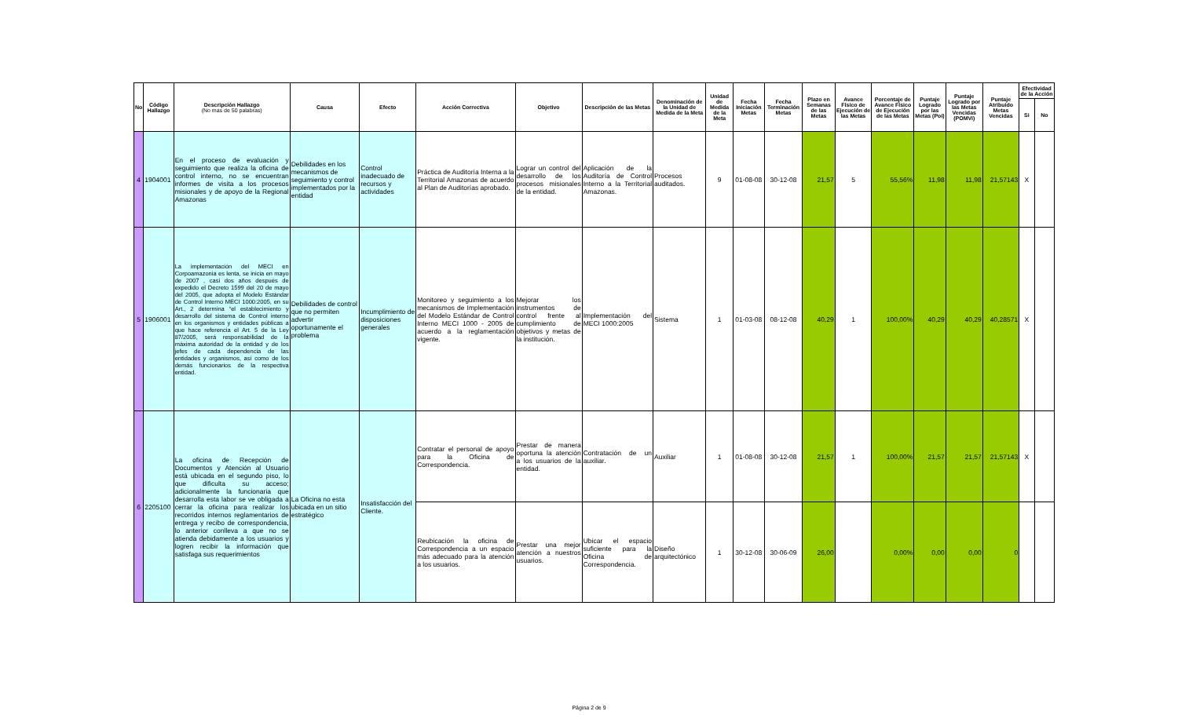| No | Código Hallazgo | Descripción Hallazgo (No mas de 50 palabras) | Causa | Efecto | Acción Correctiva | Objetivo | Descripción de las Metas | Denominación de la Unidad de Medida de la Meta | Unidad de Medida de la Meta | Fecha Iniciación Metas | Fecha Terminación Metas | Plazo en Semanas de las Metas | Avance Físico de Ejecución de las Metas | Porcentaje de Avance Físico de Ejecución de las Metas | Puntaje Logrado por las Metas (Poi) | Puntaje Logrado por las Metas Vencidas (POMVi) | Puntaje Atribuido Metas Vencidas | Efectividad de la Acción | |
| --- | --- | --- | --- | --- | --- | --- | --- | --- | --- | --- | --- | --- | --- | --- | --- | --- | --- | --- | --- |
| | | | | | | | | | | | | | | | | | | Si | No |
| 4 | 1904001 | En el proceso de evaluación y seguimiento que realiza la oficina de control interno, no se encuentran informes de visita a los procesos misionales y de apoyo de la Regional Amazonas | Debilidades en los mecanismos de seguimiento y control implementados por la entidad | Control inadecuado de recursos y actividades | Práctica de Auditoría Interna a la Territorial Amazonas de acuerdo al Plan de Auditorías aprobado. | Lograr un control del desarrollo de los procesos misionales de la entidad. | Aplicación de la Auditoría de Control Interno a la Territorial Amazonas. | Procesos auditados. | 9 | 01-08-08 | 30-12-08 | 21,57 | 5 | 55,56% | 11,98 | 11,98 | 21,57143 | X | |
| 5 | 1906001 | La implementación del MECI en Corpoamazonia es lenta, se inicia en mayo de 2007 , casi dos años después de expedido el Decreto 1599 del 20 de mayo del 2005, que adopta el Modelo Estándar de Control Interno MECI 1000:2005, en su Art., 2 determina “el establecimiento y desarrollo del sistema de Control interno en los organismos y entidades públicas a que hace referencia el Art. 5 de la Ley 87/2005, será responsabilidad de la máxima autoridad de la entidad y de los jefes de cada dependencia de las entidades y organismos, así como de los demás funcionarios de la respectiva entidad. | Debilidades de control que no permiten advertir oportunamente el problema | Incumplimiento de disposiciones generales | Monitoreo y seguimiento a los mecanismos de Implementación del Modelo Estándar de Control Interno MECI 1000 - 2005 de acuerdo a la reglamentación vigente. | Mejorar los instrumentos de control frente al cumplimiento de objetivos y metas de la institución. | Implementación del MECI 1000:2005 | Sistema | 1 | 01-03-08 | 08-12-08 | 40,29 | 1 | 100,00% | 40,29 | 40,29 | 40,28571 | X | |
| 6 | 2205100 | La oficina de Recepción de Documentos y Atención al Usuario está ubicada en el segundo piso, lo que dificulta su acceso; adicionalmente la funcionaria que desarrolla esta labor se ve obligada a cerrar la oficina para realizar los recorridos internos reglamentarios de entrega y recibo de correspondencia, lo anterior conlleva a que no se atienda debidamente a los usuarios y logren recibir la información que satisfaga sus requerimientos | La Oficina no esta ubicada en un sitio estratégico | Insatisfacción del Cliente. | Contratar el personal de apoyo para la Oficina de Correspondencia. | Prestar de manera oportuna la atención a los usuarios de la entidad. | Contratación de un auxiliar. | Auxiliar | 1 | 01-08-08 | 30-12-08 | 21,57 | 1 | 100,00% | 21,57 | 21,57 | 21,57143 | X | |
| | | | | | Reubicación la oficina de Correspondencia a un espacio más adecuado para la atención a los usuarios. | Prestar una mejor atención a nuestros usuarios. | Ubicar el espacio suficiente para la Oficina de Correspondencia. | Diseño arquitectónico | 1 | 30-12-08 | 30-06-09 | 26,00 | | 0,00% | 0,00 | 0,00 | 0 | | |
Página 2 de 9